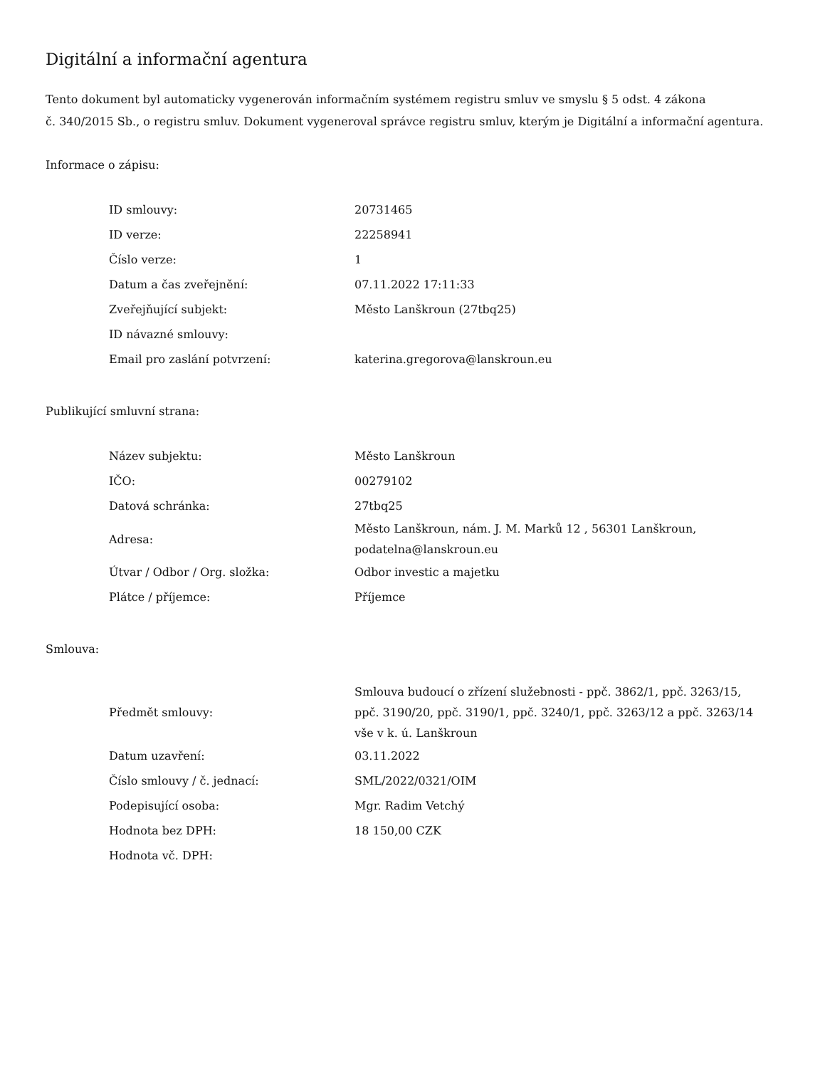Digitální a informační agentura
Tento dokument byl automaticky vygenerován informačním systémem registru smluv ve smyslu § 5 odst. 4 zákona
č. 340/2015 Sb., o registru smluv. Dokument vygeneroval správce registru smluv, kterým je Digitální a informační agentura.
Informace o zápisu:
| ID smlouvy: | 20731465 |
| ID verze: | 22258941 |
| Číslo verze: | 1 |
| Datum a čas zveřejnění: | 07.11.2022 17:11:33 |
| Zveřejňující subjekt: | Město Lanškroun (27tbq25) |
| ID návazné smlouvy: | |
| Email pro zaslání potvrzení: | katerina.gregorova@lanskroun.eu |
Publikující smluvní strana:
| Název subjektu: | Město Lanškroun |
| IČO: | 00279102 |
| Datová schránka: | 27tbq25 |
| Adresa: | Město Lanškroun, nám. J. M. Marků 12 , 56301 Lanškroun, podatelna@lanskroun.eu |
| Útvar / Odbor / Org. složka: | Odbor investic a majetku |
| Plátce / příjemce: | Příjemce |
Smlouva:
| Předmět smlouvy: | Smlouva budoucí o zřízení služebnosti - ppč. 3862/1, ppč. 3263/15, ppč. 3190/20, ppč. 3190/1, ppč. 3240/1, ppč. 3263/12 a ppč. 3263/14 vše v k. ú. Lanškroun |
| Datum uzavření: | 03.11.2022 |
| Číslo smlouvy / č. jednací: | SML/2022/0321/OIM |
| Podepisující osoba: | Mgr. Radim Vetchý |
| Hodnota bez DPH: | 18 150,00 CZK |
| Hodnota vč. DPH: | |